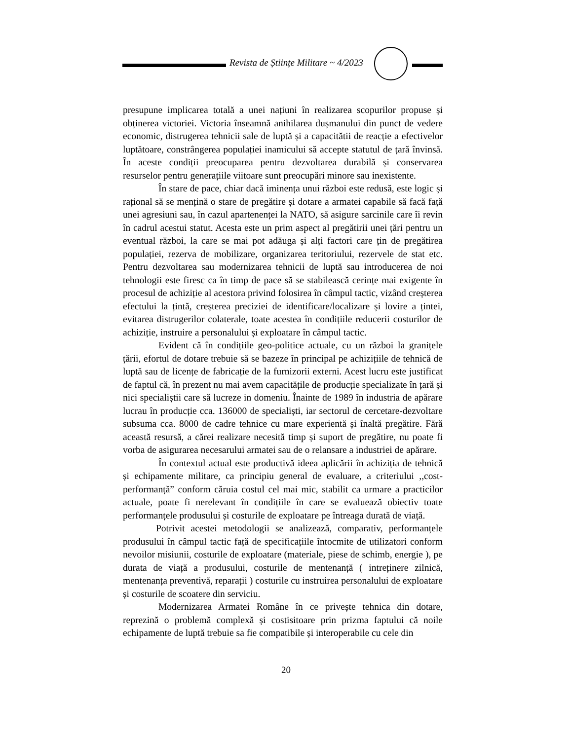Revista de Științe Militare ~ 4/2023
presupune implicarea totală a unei națiuni în realizarea scopurilor propuse și obținerea victoriei. Victoria înseamnă anihilarea dușmanului din punct de vedere economic, distrugerea tehnicii sale de luptă și a capacitătii de reacție a efectivelor luptătoare, constrângerea populației inamicului să accepte statutul de țară învinsă. În aceste condiții preocuparea pentru dezvoltarea durabilă și conservarea resurselor pentru generațiile viitoare sunt preocupări minore sau inexistente.
În stare de pace, chiar dacă iminența unui război este redusă, este logic și rațional să se mențină o stare de pregătire și dotare a armatei capabile să facă față unei agresiuni sau, în cazul apartenenței la NATO, să asigure sarcinile care îi revin în cadrul acestui statut. Acesta este un prim aspect al pregătirii unei țări pentru un eventual război, la care se mai pot adăuga și alți factori care țin de pregătirea populației, rezerva de mobilizare, organizarea teritoriului, rezervele de stat etc. Pentru dezvoltarea sau modernizarea tehnicii de luptă sau introducerea de noi tehnologii este firesc ca în timp de pace să se stabilească cerințe mai exigente în procesul de achiziție al acestora privind folosirea în câmpul tactic, vizând creșterea efectului la țintă, creșterea preciziei de identificare/localizare și lovire a țintei, evitarea distrugerilor colaterale, toate acestea în condițiile reducerii costurilor de achiziție, instruire a personalului și exploatare în câmpul tactic.
Evident că în condițiile geo-politice actuale, cu un război la granițele țării, efortul de dotare trebuie să se bazeze în principal pe achizițiile de tehnică de luptă sau de licențe de fabricație de la furnizorii externi. Acest lucru este justificat de faptul că, în prezent nu mai avem capacitățile de producție specializate în țară și nici specialiștii care să lucreze in domeniu. Înainte de 1989 în industria de apărare lucrau în producție cca. 136000 de specialiști, iar sectorul de cercetare-dezvoltare subsuma cca. 8000 de cadre tehnice cu mare experientă și înaltă pregătire. Fără această resursă, a cărei realizare necesită timp și suport de pregătire, nu poate fi vorba de asigurarea necesarului armatei sau de o relansare a industriei de apărare.
În contextul actual este productivă ideea aplicării în achiziția de tehnică și echipamente militare, ca principiu general de evaluare, a criteriului ,,cost- performanță” conform căruia costul cel mai mic, stabilit ca urmare a practicilor actuale, poate fi nerelevant în condițiile în care se evaluează obiectiv toate performanțele produsului și costurile de exploatare pe întreaga durată de viață.
Potrivit acestei metodologii se analizează, comparativ, performanțele produsului în câmpul tactic față de specificațiile întocmite de utilizatori conform nevoilor misiunii, costurile de exploatare (materiale, piese de schimb, energie ), pe durata de viață a produsului, costurile de mentenanță ( intreținere zilnică, mentenanța preventivă, reparații ) costurile cu instruirea personalului de exploatare și costurile de scoatere din serviciu.
Modernizarea Armatei Române în ce privește tehnica din dotare, reprezină o problemă complexă și costisitoare prin prizma faptului că noile echipamente de luptă trebuie sa fie compatibile și interoperabile cu cele din
20